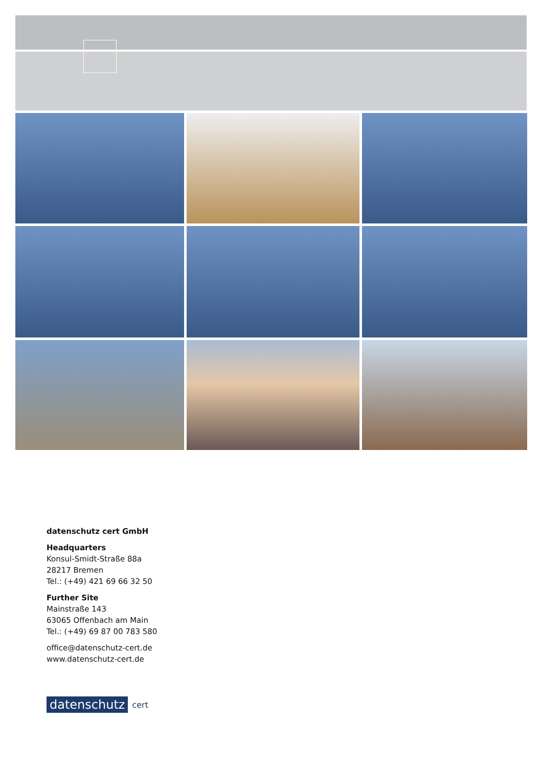datenschutz cert GmbH
Headquarters
Konsul-Smidt-Straße 88a
28217 Bremen
Tel.: (+49) 421 69 66 32 50
Further Site
Mainstraße 143
63065 Offenbach am Main
Tel.: (+49) 69 87 00 783 580
office@datenschutz-cert.de
www.datenschutz-cert.de
datenschutz cert